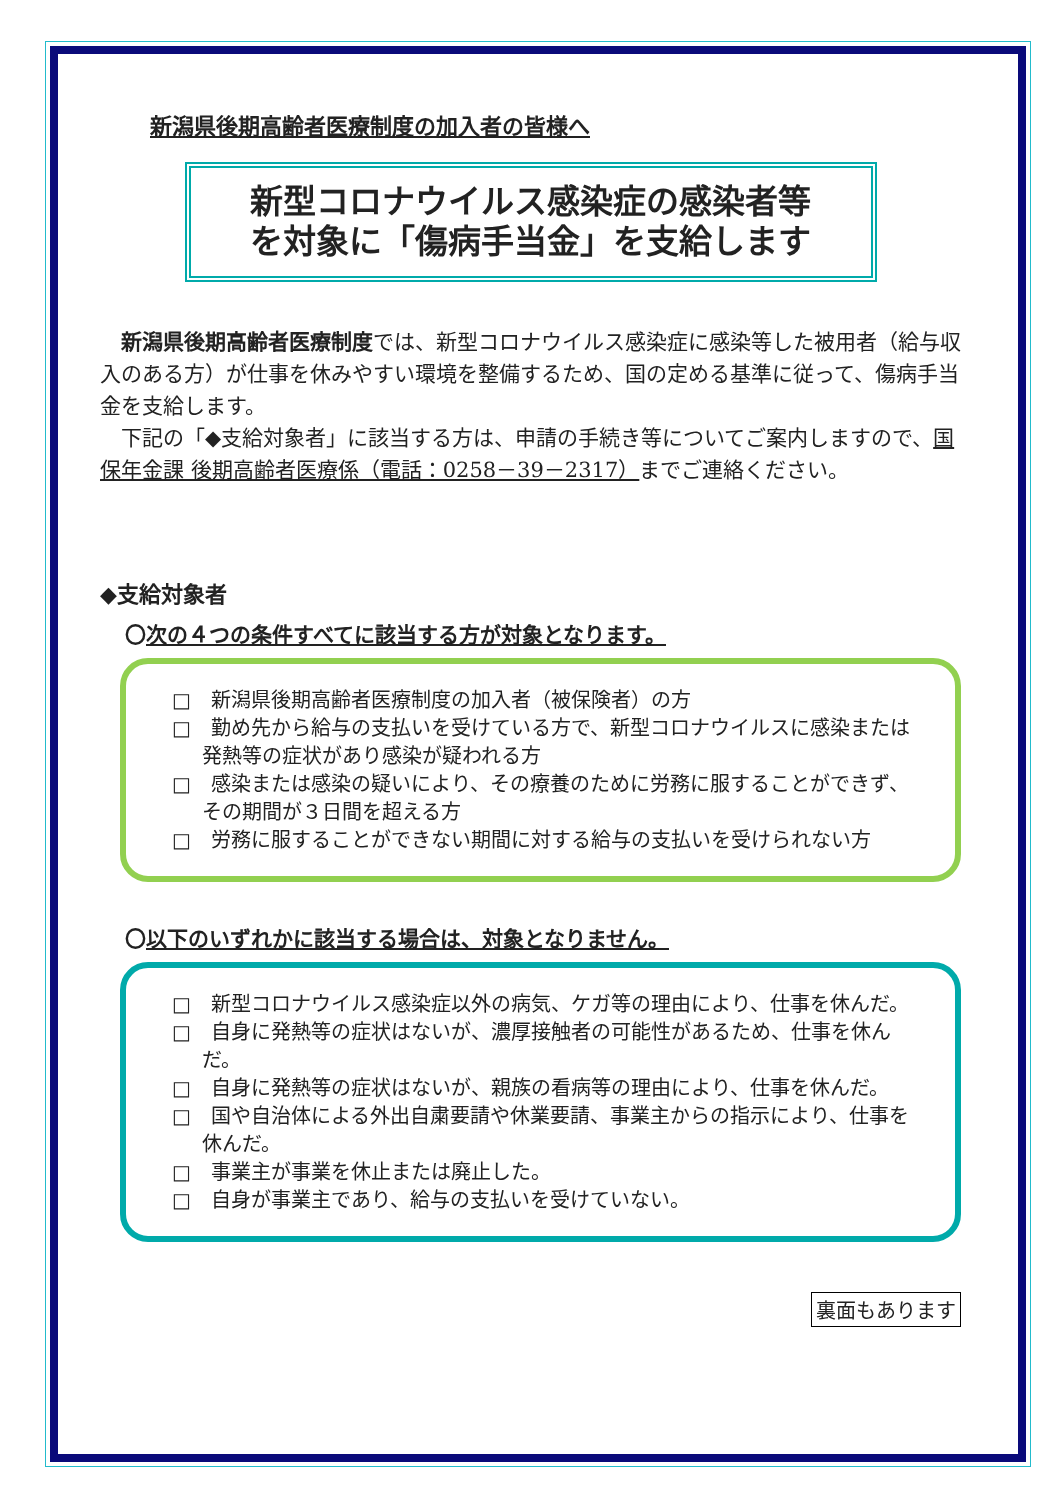新潟県後期高齢者医療制度の加入者の皆様へ
新型コロナウイルス感染症の感染者等
を対象に「傷病手当金」を支給します
新潟県後期高齢者医療制度では、新型コロナウイルス感染症に感染等した被用者（給与収入のある方）が仕事を休みやすい環境を整備するため、国の定める基準に従って、傷病手当金を支給します。
下記の「◆支給対象者」に該当する方は、申請の手続き等についてご案内しますので、国保年金課 後期高齢者医療係（電話：0258－39－2317）までご連絡ください。
◆支給対象者
〇次の４つの条件すべてに該当する方が対象となります。
□　新潟県後期高齢者医療制度の加入者（被保険者）の方
□　勤め先から給与の支払いを受けている方で、新型コロナウイルスに感染または発熱等の症状があり感染が疑われる方
□　感染または感染の疑いにより、その療養のために労務に服することができず、その期間が３日間を超える方
□　労務に服することができない期間に対する給与の支払いを受けられない方
〇以下のいずれかに該当する場合は、対象となりません。
□　新型コロナウイルス感染症以外の病気、ケガ等の理由により、仕事を休んだ。
□　自身に発熱等の症状はないが、濃厚接触者の可能性があるため、仕事を休んだ。
□　自身に発熱等の症状はないが、親族の看病等の理由により、仕事を休んだ。
□　国や自治体による外出自粛要請や休業要請、事業主からの指示により、仕事を休んだ。
□　事業主が事業を休止または廃止した。
□　自身が事業主であり、給与の支払いを受けていない。
裏面もあります